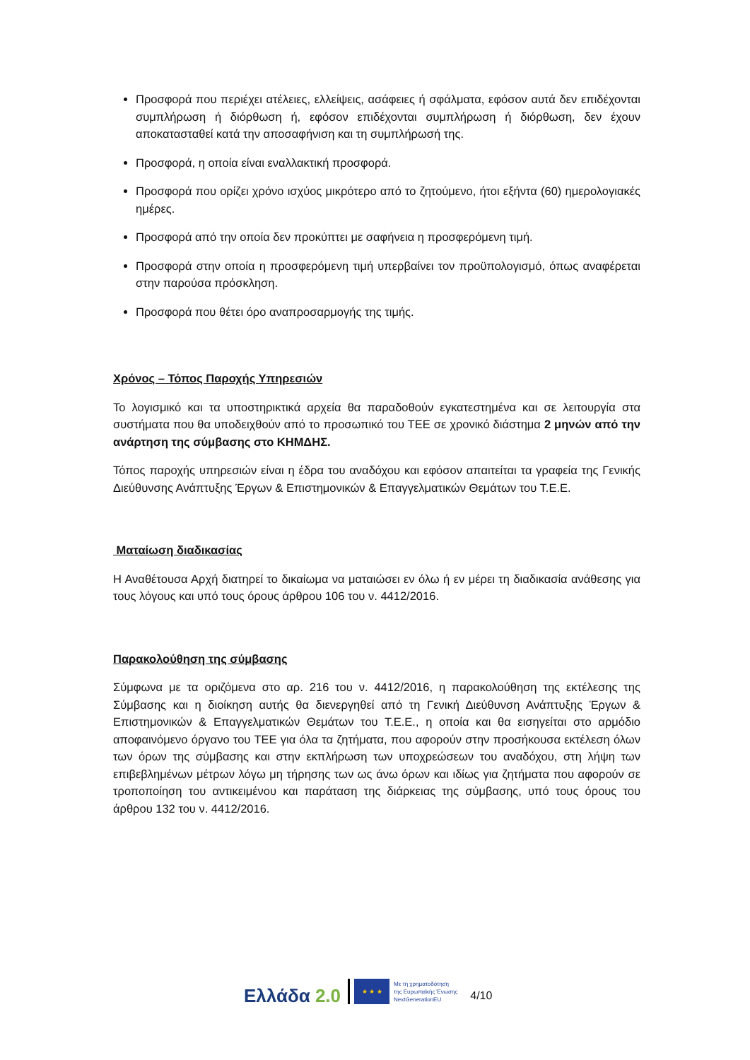Προσφορά που περιέχει ατέλειες, ελλείψεις, ασάφειες ή σφάλματα, εφόσον αυτά δεν επιδέχονται συμπλήρωση ή διόρθωση ή, εφόσον επιδέχονται συμπλήρωση ή διόρθωση, δεν έχουν αποκατασταθεί κατά την αποσαφήνιση και τη συμπλήρωσή της.
Προσφορά, η οποία είναι εναλλακτική προσφορά.
Προσφορά που ορίζει χρόνο ισχύος μικρότερο από το ζητούμενο, ήτοι εξήντα (60) ημερολογιακές ημέρες.
Προσφορά από την οποία δεν προκύπτει με σαφήνεια η προσφερόμενη τιμή.
Προσφορά στην οποία η προσφερόμενη τιμή υπερβαίνει τον προϋπολογισμό, όπως αναφέρεται στην παρούσα πρόσκληση.
Προσφορά που θέτει όρο αναπροσαρμογής της τιμής.
Χρόνος – Τόπος Παροχής Υπηρεσιών
Το λογισμικό και τα υποστηρικτικά αρχεία θα παραδοθούν εγκατεστημένα και σε λειτουργία στα συστήματα που θα υποδειχθούν από το προσωπικό του ΤΕΕ σε χρονικό διάστημα 2 μηνών από την ανάρτηση της σύμβασης στο ΚΗΜΔΗΣ.
Τόπος παροχής υπηρεσιών είναι η έδρα του αναδόχου και εφόσον απαιτείται τα γραφεία της Γενικής Διεύθυνσης Ανάπτυξης Έργων & Επιστημονικών & Επαγγελματικών Θεμάτων του Τ.Ε.Ε.
Ματαίωση διαδικασίας
Η Αναθέτουσα Αρχή διατηρεί το δικαίωμα να ματαιώσει εν όλω ή εν μέρει τη διαδικασία ανάθεσης για τους λόγους και υπό τους όρους άρθρου 106 του ν. 4412/2016.
Παρακολούθηση της σύμβασης
Σύμφωνα με τα οριζόμενα στο αρ. 216 του ν. 4412/2016, η παρακολούθηση της εκτέλεσης της Σύμβασης και η διοίκηση αυτής θα διενεργηθεί από τη Γενική Διεύθυνση Ανάπτυξης Έργων & Επιστημονικών & Επαγγελματικών Θεμάτων του Τ.Ε.Ε., η οποία και θα εισηγείται στο αρμόδιο αποφαινόμενο όργανο του ΤΕΕ για όλα τα ζητήματα, που αφορούν στην προσήκουσα εκτέλεση όλων των όρων της σύμβασης και στην εκπλήρωση των υποχρεώσεων του αναδόχου, στη λήψη των επιβεβλημένων μέτρων λόγω μη τήρησης των ως άνω όρων και ιδίως για ζητήματα που αφορούν σε τροποποίηση του αντικειμένου και παράταση της διάρκειας της σύμβασης, υπό τους όρους του άρθρου 132 του ν. 4412/2016.
Ελλάδα 2.0
★ ★ ★
Με τη χρηματοδότηση
της Ευρωπαϊκής Ένωσης
NextGenerationEU
4/10